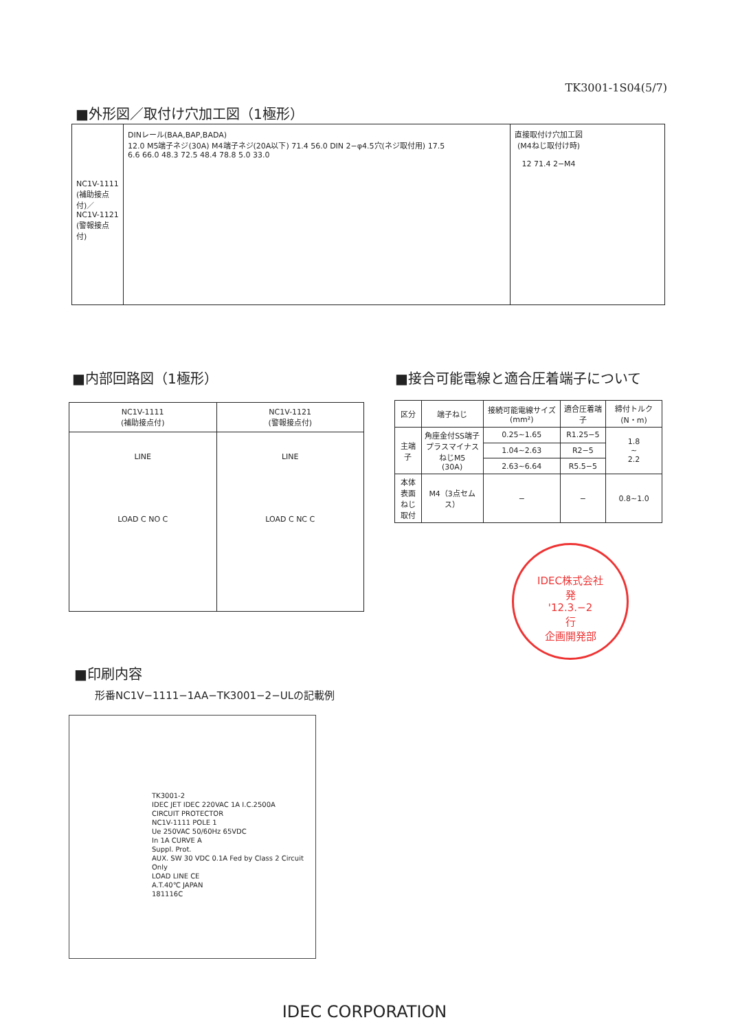TK3001-1S04(5/7)
■外形図／取付け穴加工図（1極形）
NC1V-1111
(補助接点付)／
NC1V-1121
(警報接点付)
DINレール(BAA,BAP,BADA)
12.0 M5端子ネジ(30A) M4端子ネジ(20A以下) 71.4 56.0 DIN 2−φ4.5穴(ネジ取付用) 17.5
6.6 66.0 48.3 72.5 48.4 78.8 5.0 33.0
直接取付け穴加工図
(M4ねじ取付け時)
12 71.4 2−M4
■内部回路図（1極形）
| NC1V-1111 (補助接点付) | NC1V-1121 (警報接点付) |
| --- | --- |
| LINE LOAD C NO C | LINE LOAD C NC C |
■接合可能電線と適合圧着端子について
| 区分 | 端子ねじ | 接続可能電線サイズ(mm²) | 適合圧着端子 | 締付トルク(N・m) |
| --- | --- | --- | --- | --- |
| 主端子 | 角座金付SS端子 プラスマイナスねじM5 (30A) | 0.25~1.65 | R1.25−5 | 1.8 ~ 2.2 |
| | | 1.04~2.63 | R2−5 | |
| | | 2.63~6.64 | R5.5−5 | |
| 本体表面 ねじ取付 | M4（3点セムス） | − | − | 0.8~1.0 |
IDEC株式会社
発
'12.3.−2
行
企画開発部
■印刷内容
形番NC1V−1111−1AA−TK3001−2−ULの記載例
TK3001-2
IDEC JET IDEC 220VAC 1A I.C.2500A
CIRCUIT PROTECTOR
NC1V-1111 POLE 1
Ue 250VAC 50/60Hz 65VDC
In 1A CURVE A
Suppl. Prot.
AUX. SW 30 VDC 0.1A Fed by Class 2 Circuit Only
LOAD LINE CE
A.T.40℃ JAPAN
181116C
IDEC CORPORATION